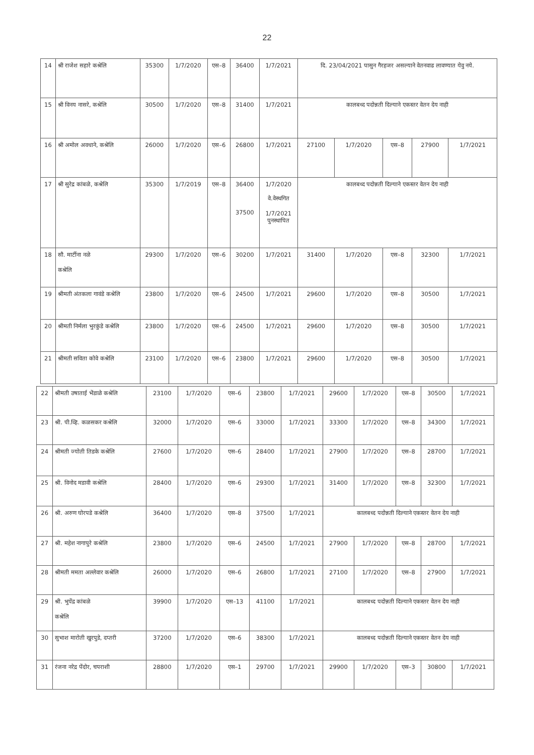22
| 14 | श्री राजेश सहारे कश्रेलि | 35300 | 1/7/2020 | एस–8 | 36400 | 1/7/2021 | दि. 23/04/2021 पासुन गैरहजर असल्याने वेतनवाढ लावण्यात येवु नये. | | | | |
| 15 | श्री विनय नासरे, कश्रेलि | 30500 | 1/7/2020 | एस–8 | 31400 | 1/7/2021 | कालबध्द पदोन्नती दिल्याने एकस्तर वेतन देय नाही | | | | |
| 16 | श्री अमोल अवधाने, कश्रेलि | 26000 | 1/7/2020 | एस–6 | 26800 | 1/7/2021 | 27100 | 1/7/2020 | एस–8 | 27900 | 1/7/2021 |
| 17 | श्री सुरेद्र कांबळे, कश्रेलि | 35300 | 1/7/2019 | एस–8 | 36400 37500 | 1/7/2020 वे.वेस्थगित 1/7/2021 पुनस्थापित | कालबध्द पदोन्नती दिल्याने एकस्तर वेतन देय नाही | | | | |
| 18 | सौ. मार्टीना नळे कश्रेलि | 29300 | 1/7/2020 | एस–6 | 30200 | 1/7/2021 | 31400 | 1/7/2020 | एस–8 | 32300 | 1/7/2021 |
| 19 | श्रीमती अंतकला गावंडे कश्रेलि | 23800 | 1/7/2020 | एस–6 | 24500 | 1/7/2021 | 29600 | 1/7/2020 | एस–8 | 30500 | 1/7/2021 |
| 20 | श्रीमती निर्मला भुरकुंडे कश्रेलि | 23800 | 1/7/2020 | एस–6 | 24500 | 1/7/2021 | 29600 | 1/7/2020 | एस–8 | 30500 | 1/7/2021 |
| 21 | श्रीमती सविता कोवे कश्रेलि | 23100 | 1/7/2020 | एस–6 | 23800 | 1/7/2021 | 29600 | 1/7/2020 | एस–8 | 30500 | 1/7/2021 |
| 22 | श्रीमती उषाताई भेंडाळे कश्रेलि | 23100 | 1/7/2020 | एस–6 | 23800 | 1/7/2021 | 29600 | 1/7/2020 | एस–8 | 30500 | 1/7/2021 |
| 23 | श्री. पी.व्हि. कळसकर कश्रेलि | 32000 | 1/7/2020 | एस–6 | 33000 | 1/7/2021 | 33300 | 1/7/2020 | एस–8 | 34300 | 1/7/2021 |
| 24 | श्रीमती ज्योती तिडके कश्रेलि | 27600 | 1/7/2020 | एस–6 | 28400 | 1/7/2021 | 27900 | 1/7/2020 | एस–8 | 28700 | 1/7/2021 |
| 25 | श्री. विनोद मडावी कश्रेलि | 28400 | 1/7/2020 | एस–6 | 29300 | 1/7/2021 | 31400 | 1/7/2020 | एस–8 | 32300 | 1/7/2021 |
| 26 | श्री. अरुण घोरपडे कश्रेलि | 36400 | 1/7/2020 | एस–8 | 37500 | 1/7/2021 | कालबध्द पदोन्नती दिल्याने एकस्तर वेतन देय नाही | | | | |
| 27 | श्री. महेश नागापुरे कश्रेलि | 23800 | 1/7/2020 | एस–6 | 24500 | 1/7/2021 | 27900 | 1/7/2020 | एस–8 | 28700 | 1/7/2021 |
| 28 | श्रीमती ममता अल्लेवार कश्रेलि | 26000 | 1/7/2020 | एस–6 | 26800 | 1/7/2021 | 27100 | 1/7/2020 | एस–8 | 27900 | 1/7/2021 |
| 29 | श्री. भुपेंद्र कांबळे कश्रेलि | 39900 | 1/7/2020 | एस–13 | 41100 | 1/7/2021 | कालबध्द पदोन्नती दिल्याने एकस्तर वेतन देय नाही | | | | |
| 30 | सुभाश मारोती खुरपुडे, दप्तरी | 37200 | 1/7/2020 | एस–6 | 38300 | 1/7/2021 | कालबध्द पदोन्नती दिल्याने एकस्तर वेतन देय नाही | | | | |
| 31 | रंजना नरेद्र पेंदोर, चपराशी | 28800 | 1/7/2020 | एस–1 | 29700 | 1/7/2021 | 29900 | 1/7/2020 | एस–3 | 30800 | 1/7/2021 |